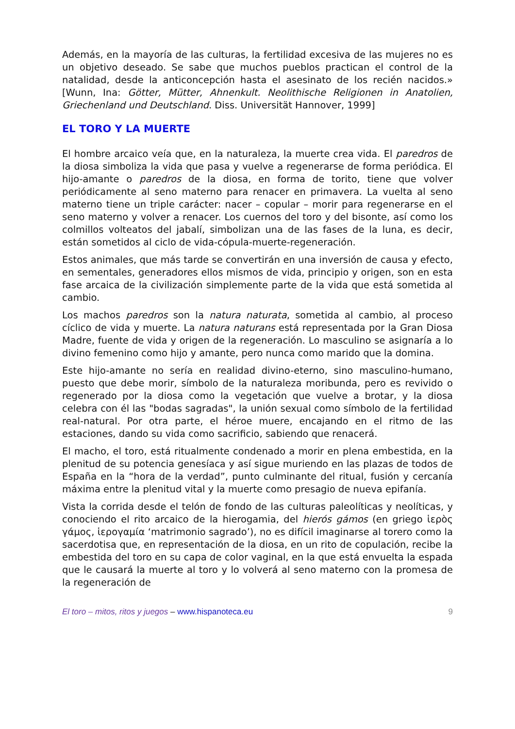Además, en la mayoría de las culturas, la fertilidad excesiva de las mujeres no es un objetivo deseado. Se sabe que muchos pueblos practican el control de la natalidad, desde la anticoncepción hasta el asesinato de los recién nacidos.» [Wunn, Ina: Götter, Mütter, Ahnenkult. Neolithische Religionen in Anatolien, Griechenland und Deutschland. Diss. Universität Hannover, 1999]
EL TORO Y LA MUERTE
El hombre arcaico veía que, en la naturaleza, la muerte crea vida. El paredros de la diosa simboliza la vida que pasa y vuelve a regenerarse de forma periódica. El hijo-amante o paredros de la diosa, en forma de torito, tiene que volver periódicamente al seno materno para renacer en primavera. La vuelta al seno materno tiene un triple carácter: nacer – copular – morir para regenerarse en el seno materno y volver a renacer. Los cuernos del toro y del bisonte, así como los colmillos volteatos del jabalí, simbolizan una de las fases de la luna, es decir, están sometidos al ciclo de vida-cópula-muerte-regeneración.
Estos animales, que más tarde se convertirán en una inversión de causa y efecto, en sementales, generadores ellos mismos de vida, principio y origen, son en esta fase arcaica de la civilización simplemente parte de la vida que está sometida al cambio.
Los machos paredros son la natura naturata, sometida al cambio, al proceso cíclico de vida y muerte. La natura naturans está representada por la Gran Diosa Madre, fuente de vida y origen de la regeneración. Lo masculino se asignaría a lo divino femenino como hijo y amante, pero nunca como marido que la domina.
Este hijo-amante no sería en realidad divino-eterno, sino masculino-humano, puesto que debe morir, símbolo de la naturaleza moribunda, pero es revivido o regenerado por la diosa como la vegetación que vuelve a brotar, y la diosa celebra con él las "bodas sagradas", la unión sexual como símbolo de la fertilidad real-natural. Por otra parte, el héroe muere, encajando en el ritmo de las estaciones, dando su vida como sacrificio, sabiendo que renacerá.
El macho, el toro, está ritualmente condenado a morir en plena embestida, en la plenitud de su potencia genesíaca y así sigue muriendo en las plazas de todos de España en la “hora de la verdad”, punto culminante del ritual, fusión y cercanía máxima entre la plenitud vital y la muerte como presagio de nueva epifanía.
Vista la corrida desde el telón de fondo de las culturas paleolíticas y neolíticas, y conociendo el rito arcaico de la hierogamia, del hierós gámos (en griego ἱερὸς γάμος, ἱερογαμία ‘matrimonio sagrado’), no es difícil imaginarse al torero como la sacerdotisa que, en representación de la diosa, en un rito de copulación, recibe la embestida del toro en su capa de color vaginal, en la que está envuelta la espada que le causará la muerte al toro y lo volverá al seno materno con la promesa de la regeneración de
El toro – mitos, ritos y juegos – www.hispanoteca.eu 9